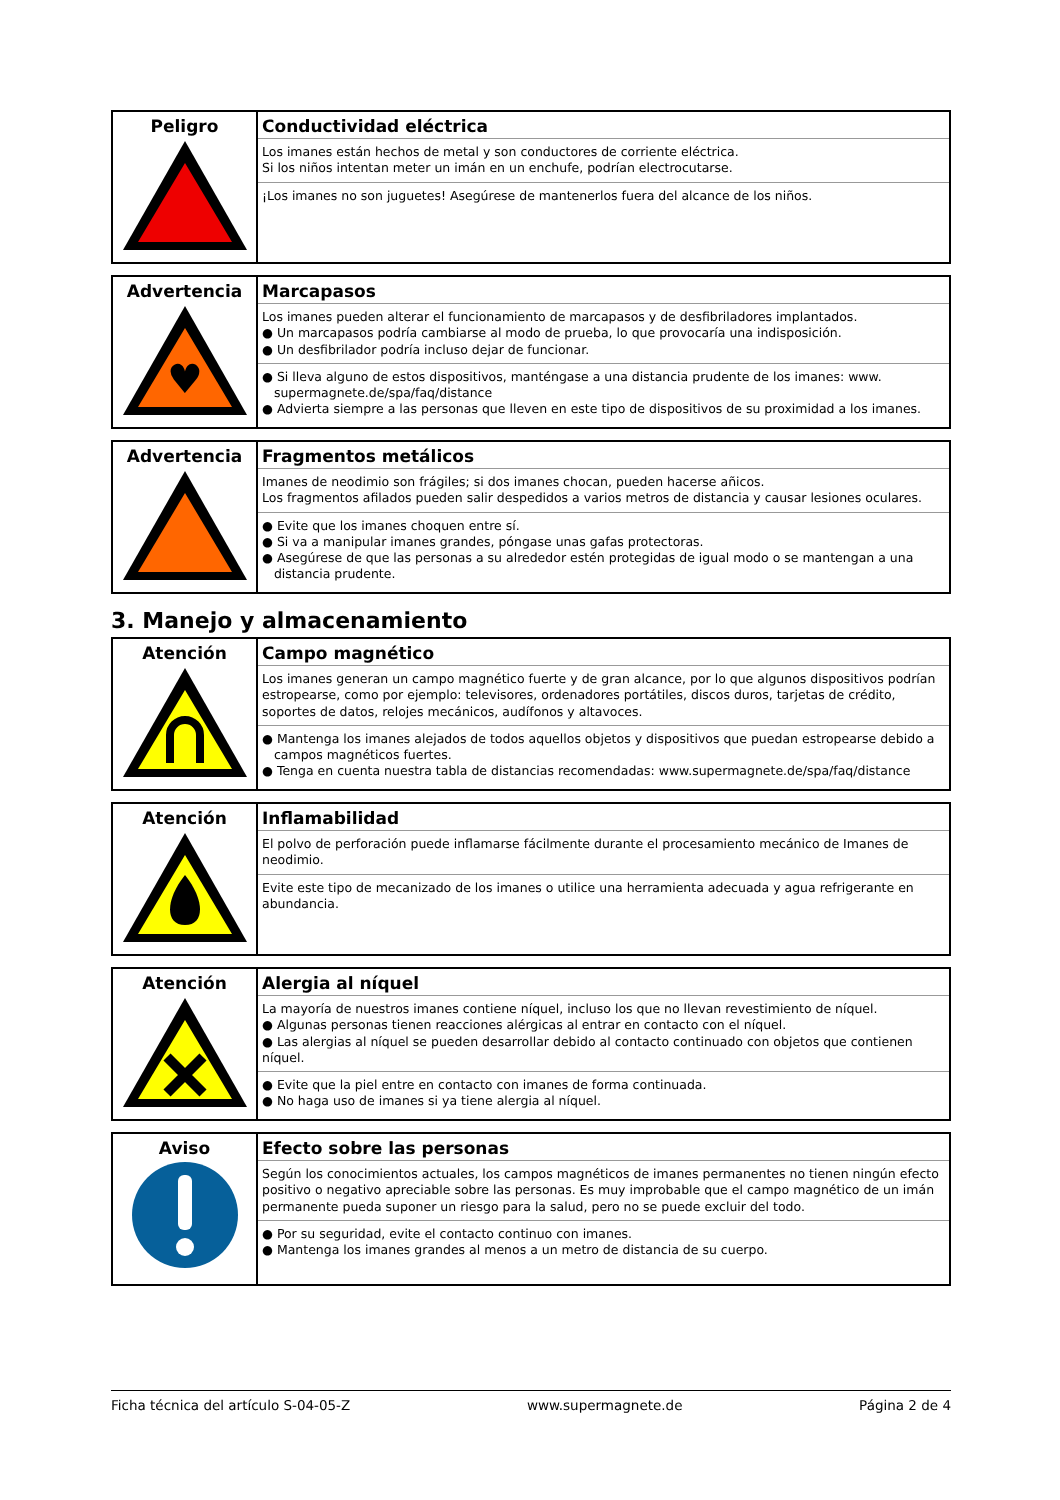| Peligro | Conductividad eléctrica Los imanes están hechos de metal y son conductores de corriente eléctrica. Si los niños intentan meter un imán en un enchufe, podrían electrocutarse. ¡Los imanes no son juguetes! Asegúrese de mantenerlos fuera del alcance de los niños. |
| Advertencia ♥ | Marcapasos Los imanes pueden alterar el funcionamiento de marcapasos y de desfibriladores implantados. ● Un marcapasos podría cambiarse al modo de prueba, lo que provocaría una indisposición. ● Un desfibrilador podría incluso dejar de funcionar. ● Si lleva alguno de estos dispositivos, manténgase a una distancia prudente de los imanes: www. supermagnete.de/spa/faq/distance ● Advierta siempre a las personas que lleven en este tipo de dispositivos de su proximidad a los imanes. |
| Advertencia | Fragmentos metálicos Imanes de neodimio son frágiles; si dos imanes chocan, pueden hacerse añicos. Los fragmentos afilados pueden salir despedidos a varios metros de distancia y causar lesiones oculares. ● Evite que los imanes choquen entre sí. ● Si va a manipular imanes grandes, póngase unas gafas protectoras. ● Asegúrese de que las personas a su alrededor estén protegidas de igual modo o se mantengan a una distancia prudente. |
3. Manejo y almacenamiento
| Atención | Campo magnético Los imanes generan un campo magnético fuerte y de gran alcance, por lo que algunos dispositivos podrían estropearse, como por ejemplo: televisores, ordenadores portátiles, discos duros, tarjetas de crédito, soportes de datos, relojes mecánicos, audífonos y altavoces. ● Mantenga los imanes alejados de todos aquellos objetos y dispositivos que puedan estropearse debido a campos magnéticos fuertes. ● Tenga en cuenta nuestra tabla de distancias recomendadas: www.supermagnete.de/spa/faq/distance |
| Atención | Inflamabilidad El polvo de perforación puede inflamarse fácilmente durante el procesamiento mecánico de Imanes de neodimio. Evite este tipo de mecanizado de los imanes o utilice una herramienta adecuada y agua refrigerante en abundancia. |
| Atención | Alergia al níquel La mayoría de nuestros imanes contiene níquel, incluso los que no llevan revestimiento de níquel. ● Algunas personas tienen reacciones alérgicas al entrar en contacto con el níquel. ● Las alergias al níquel se pueden desarrollar debido al contacto continuado con objetos que contienen níquel. ● Evite que la piel entre en contacto con imanes de forma continuada. ● No haga uso de imanes si ya tiene alergia al níquel. |
| Aviso | Efecto sobre las personas Según los conocimientos actuales, los campos magnéticos de imanes permanentes no tienen ningún efecto positivo o negativo apreciable sobre las personas. Es muy improbable que el campo magnético de un imán permanente pueda suponer un riesgo para la salud, pero no se puede excluir del todo. ● Por su seguridad, evite el contacto continuo con imanes. ● Mantenga los imanes grandes al menos a un metro de distancia de su cuerpo. |
Ficha técnica del artículo S-04-05-Z www.supermagnete.de Página 2 de 4